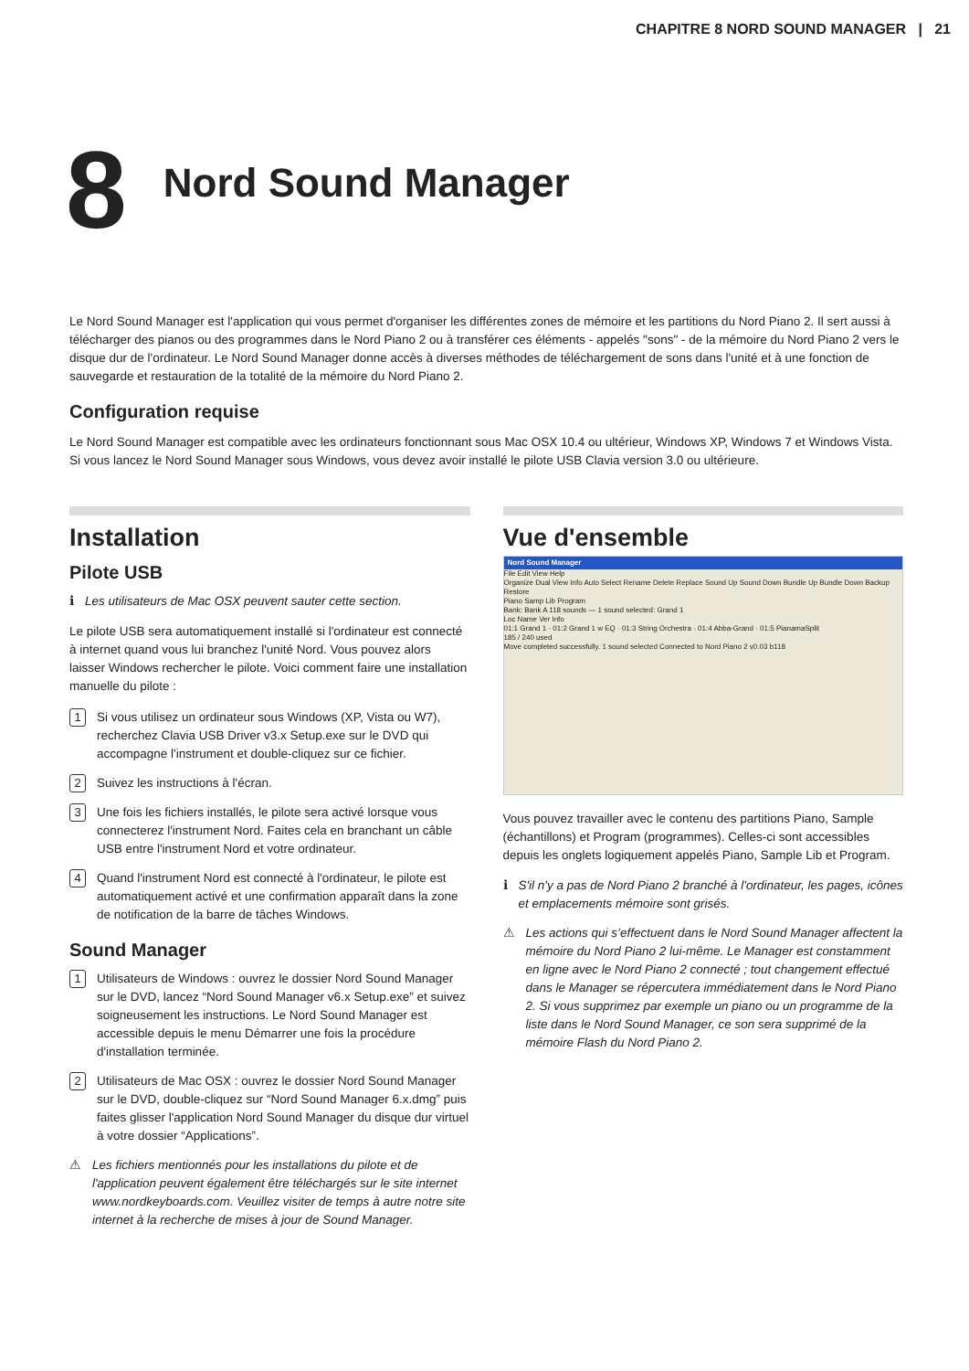CHAPITRE 8 NORD SOUND MANAGER | 21
8
Nord Sound Manager
Le Nord Sound Manager est l'application qui vous permet d'organiser les différentes zones de mémoire et les partitions du Nord Piano 2. Il sert aussi à télécharger des pianos ou des programmes dans le Nord Piano 2 ou à transférer ces éléments - appelés "sons" - de la mémoire du Nord Piano 2 vers le disque dur de l'ordinateur. Le Nord Sound Manager donne accès à diverses méthodes de téléchargement de sons dans l'unité et à une fonction de sauvegarde et restauration de la totalité de la mémoire du Nord Piano 2.
Configuration requise
Le Nord Sound Manager est compatible avec les ordinateurs fonctionnant sous Mac OSX 10.4 ou ultérieur, Windows XP, Windows 7 et Windows Vista. Si vous lancez le Nord Sound Manager sous Windows, vous devez avoir installé le pilote USB Clavia version 3.0 ou ultérieure.
Installation
Pilote USB
ℹ Les utilisateurs de Mac OSX peuvent sauter cette section.
Le pilote USB sera automatiquement installé si l'ordinateur est connecté à internet quand vous lui branchez l'unité Nord. Vous pouvez alors laisser Windows rechercher le pilote. Voici comment faire une installation manuelle du pilote :
1 Si vous utilisez un ordinateur sous Windows (XP, Vista ou W7), recherchez Clavia USB Driver v3.x Setup.exe sur le DVD qui accompagne l'instrument et double-cliquez sur ce fichier.
2 Suivez les instructions à l'écran.
3 Une fois les fichiers installés, le pilote sera activé lorsque vous connecterez l'instrument Nord. Faites cela en branchant un câble USB entre l'instrument Nord et votre ordinateur.
4 Quand l'instrument Nord est connecté à l'ordinateur, le pilote est automatiquement activé et une confirmation apparaît dans la zone de notification de la barre de tâches Windows.
Sound Manager
1 Utilisateurs de Windows : ouvrez le dossier Nord Sound Manager sur le DVD, lancez “Nord Sound Manager v6.x Setup.exe” et suivez soigneusement les instructions. Le Nord Sound Manager est accessible depuis le menu Démarrer une fois la procédure d'installation terminée.
2 Utilisateurs de Mac OSX : ouvrez le dossier Nord Sound Manager sur le DVD, double-cliquez sur “Nord Sound Manager 6.x.dmg” puis faites glisser l'application Nord Sound Manager du disque dur virtuel à votre dossier “Applications”.
⚠ Les fichiers mentionnés pour les installations du pilote et de l'application peuvent également être téléchargés sur le site internet www.nordkeyboards.com. Veuillez visiter de temps à autre notre site internet à la recherche de mises à jour de Sound Manager.
Vue d'ensemble
Nord Sound Manager
File Edit View Help
Organize Dual View Info Auto Select Rename Delete Replace Sound Up Sound Down Bundle Up Bundle Down Backup Restore
Piano Samp Lib Program
Bank: Bank A 118 sounds — 1 sound selected: Grand 1
Loc Name Ver Info
01:1 Grand 1 · 01:2 Grand 1 w EQ · 01:3 String Orchestra · 01:4 Abba-Grand · 01:5 PianamaSplit
185 / 240 used
Move completed successfully. 1 sound selected Connected to Nord Piano 2 v0.03 b118
Vous pouvez travailler avec le contenu des partitions Piano, Sample (échantillons) et Program (programmes). Celles-ci sont accessibles depuis les onglets logiquement appelés Piano, Sample Lib et Program.
ℹ S'il n'y a pas de Nord Piano 2 branché à l'ordinateur, les pages, icônes et emplacements mémoire sont grisés.
⚠ Les actions qui s’effectuent dans le Nord Sound Manager affectent la mémoire du Nord Piano 2 lui-même. Le Manager est constamment en ligne avec le Nord Piano 2 connecté ; tout changement effectué dans le Manager se répercutera immédiatement dans le Nord Piano 2. Si vous supprimez par exemple un piano ou un programme de la liste dans le Nord Sound Manager, ce son sera supprimé de la mémoire Flash du Nord Piano 2.